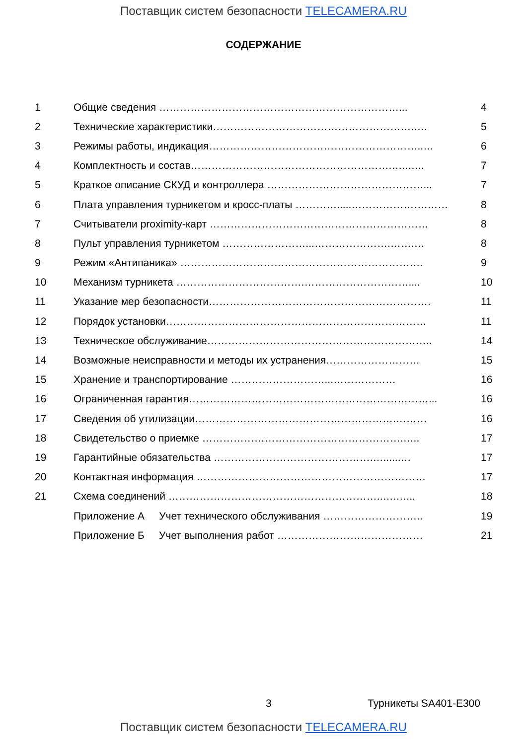Поставщик систем безопасности TELECAMERA.RU
СОДЕРЖАНИЕ
| 1 | Общие сведения ……………………………………………………………... | 4 |
| 2 | Технические характеристики………………………………………………….…. | 5 |
| 3 | Режимы работы, индикация……………………………………………………..… | 6 |
| 4 | Комплектность и состав………………………………………………….…..….. | 7 |
| 5 | Краткое описание СКУД и контроллера ………………………………………... | 7 |
| 6 | Плата управления турникетом и кросс-платы ………….....………………….…… | 8 |
| 7 | Считыватели proximity-карт ……………………………………………………… | 8 |
| 8 | Пульт управления турникетом ……………………...………………….…….… | 8 |
| 9 | Режим «Антипаника» ……………………………………………………………. | 9 |
| 10 | Механизм турникета ……………………………….………………………….... | 10 |
| 11 | Указание мер безопасности………………………………………………………. | 11 |
| 12 | Порядок установки………………………………………………………………… | 11 |
| 13 | Техническое обслуживание……………………………………………………….. | 14 |
| 14 | Возможные неисправности и методы их устранения……………………… | 15 |
| 15 | Хранение и транспортирование ………………………...……………… | 16 |
| 16 | Ограниченная гарантия……………………………………………………………... | 16 |
| 17 | Сведения об утилизации………………………………………………….……… | 16 |
| 18 | Свидетельство о приемке ………………………………………………….….. | 17 |
| 19 | Гарантийные обязательства ……………………………………….…......… | 17 |
| 20 | Контактная информация ………………………………………………………… | 17 |
| 21 | Схема соединений ……………………………………………………..….…... | 18 |
| | Приложение А Учет технического обслуживания ……………………….. | 19 |
| | Приложение Б Учет выполнения работ …………………………………… | 21 |
3 Турникеты SA401-E300
Поставщик систем безопасности TELECAMERA.RU